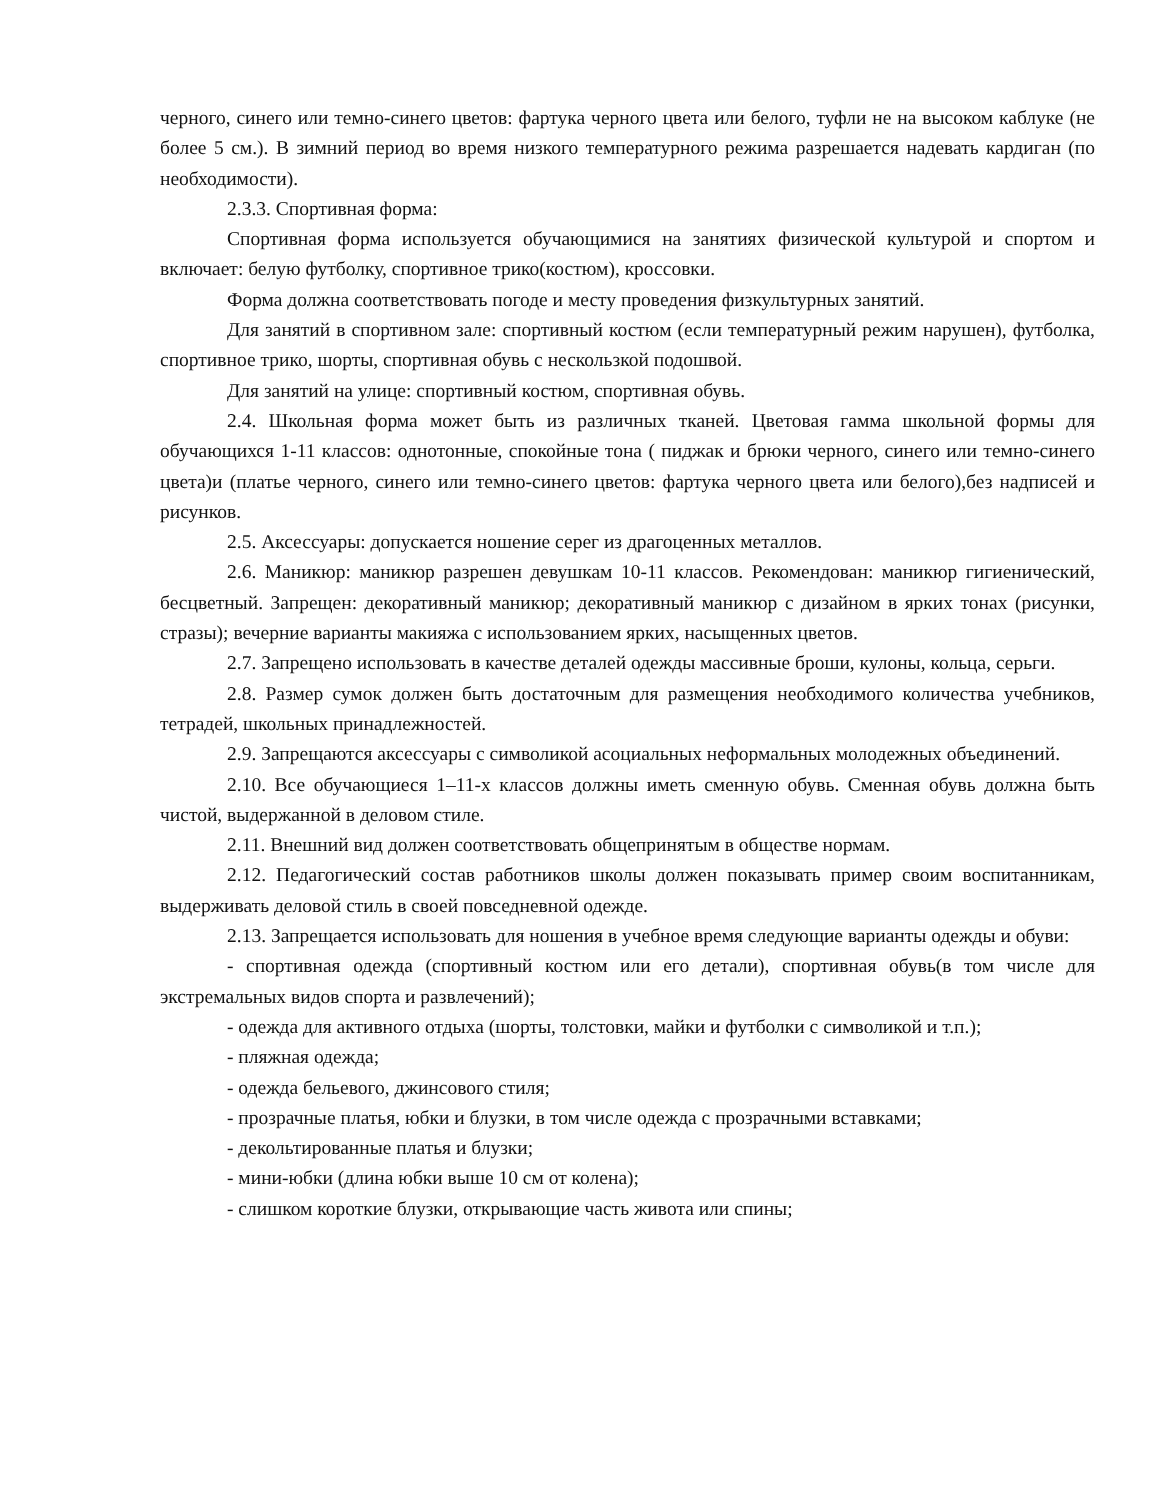черного, синего или темно-синего цветов: фартука черного цвета или белого, туфли не на высоком каблуке (не более 5 см.). В зимний период во время низкого температурного режима разрешается надевать кардиган (по необходимости).
2.3.3. Спортивная форма:
Спортивная форма используется обучающимися на занятиях физической культурой и спортом и включает: белую футболку, спортивное трико(костюм), кроссовки.
Форма должна соответствовать погоде и месту проведения физкультурных занятий.
Для занятий в спортивном зале: спортивный костюм (если температурный режим нарушен), футболка, спортивное трико, шорты, спортивная обувь с нескользкой подошвой.
Для занятий на улице: спортивный костюм, спортивная обувь.
2.4. Школьная форма может быть из различных тканей. Цветовая гамма школьной формы для обучающихся 1-11 классов: однотонные, спокойные тона ( пиджак и брюки черного, синего или темно-синего цвета)и (платье черного, синего или темно-синего цветов: фартука черного цвета или белого),без надписей и рисунков.
2.5. Аксессуары: допускается ношение серег из драгоценных металлов.
2.6. Маникюр: маникюр разрешен девушкам 10-11 классов. Рекомендован: маникюр гигиенический, бесцветный. Запрещен: декоративный маникюр; декоративный маникюр с дизайном в ярких тонах (рисунки, стразы); вечерние варианты макияжа с использованием ярких, насыщенных цветов.
2.7. Запрещено использовать в качестве деталей одежды массивные броши, кулоны, кольца, серьги.
2.8. Размер сумок должен быть достаточным для размещения необходимого количества учебников, тетрадей, школьных принадлежностей.
2.9. Запрещаются аксессуары с символикой асоциальных неформальных молодежных объединений.
2.10. Все обучающиеся 1–11-х классов должны иметь сменную обувь. Сменная обувь должна быть чистой, выдержанной в деловом стиле.
2.11. Внешний вид должен соответствовать общепринятым в обществе нормам.
2.12. Педагогический состав работников школы должен показывать пример своим воспитанникам, выдерживать деловой стиль в своей повседневной одежде.
2.13. Запрещается использовать для ношения в учебное время следующие варианты одежды и обуви:
- спортивная одежда (спортивный костюм или его детали), спортивная обувь(в том числе для экстремальных видов спорта и развлечений);
- одежда для активного отдыха (шорты, толстовки, майки и футболки с символикой и т.п.);
- пляжная одежда;
- одежда бельевого, джинсового стиля;
- прозрачные платья, юбки и блузки, в том числе одежда с прозрачными вставками;
- декольтированные платья и блузки;
- мини-юбки (длина юбки выше 10 см от колена);
- слишком короткие блузки, открывающие часть живота или спины;